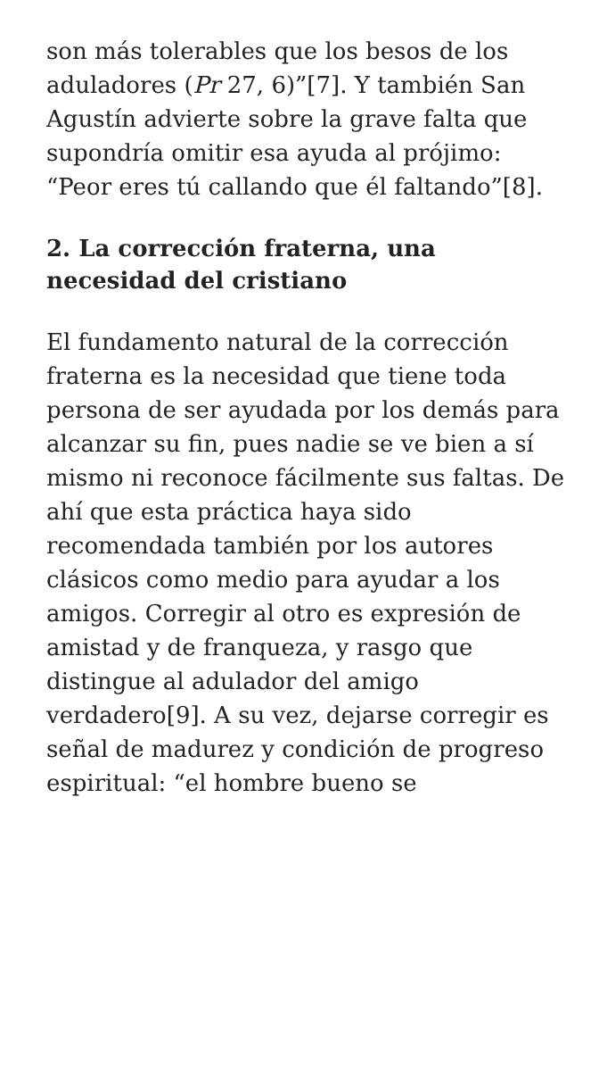son más tolerables que los besos de los aduladores (Pr 27, 6)”[7]. Y también San Agustín advierte sobre la grave falta que supondría omitir esa ayuda al prójimo: “Peor eres tú callando que él faltando”[8].
2. La corrección fraterna, una necesidad del cristiano
El fundamento natural de la corrección fraterna es la necesidad que tiene toda persona de ser ayudada por los demás para alcanzar su fin, pues nadie se ve bien a sí mismo ni reconoce fácilmente sus faltas. De ahí que esta práctica haya sido recomendada también por los autores clásicos como medio para ayudar a los amigos. Corregir al otro es expresión de amistad y de franqueza, y rasgo que distingue al adulador del amigo verdadero[9]. A su vez, dejarse corregir es señal de madurez y condición de progreso espiritual: “el hombre bueno se